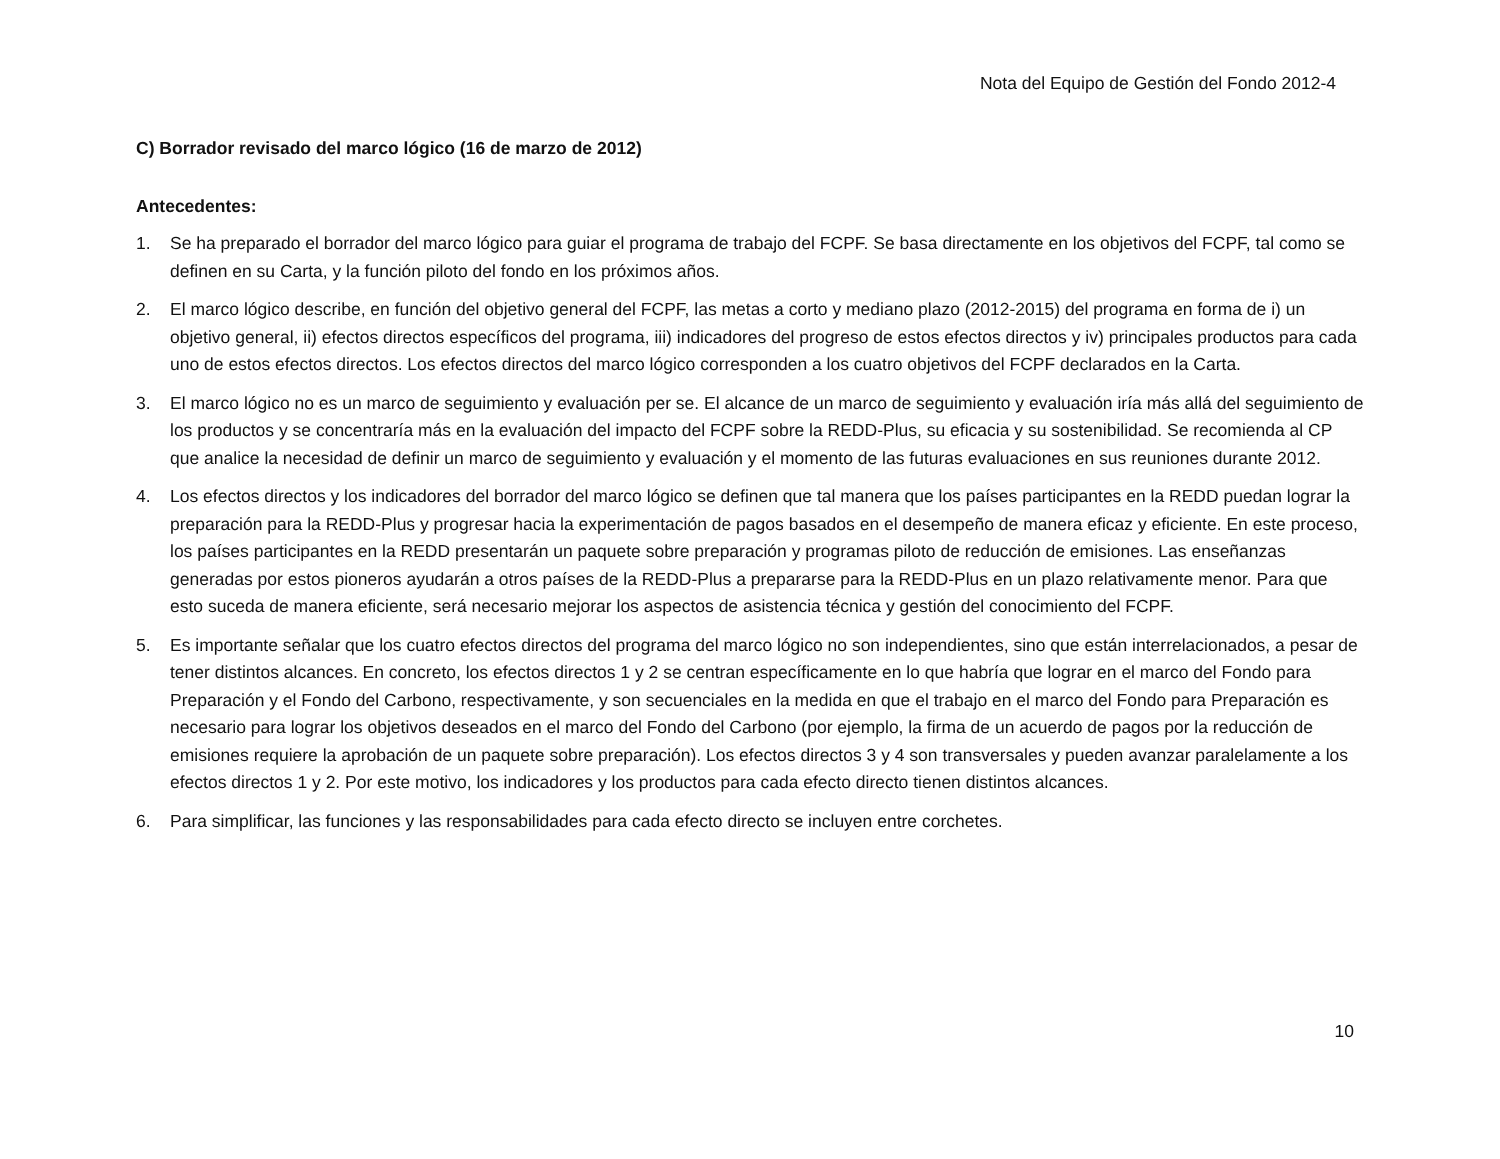Nota del Equipo de Gestión del Fondo 2012-4
C) Borrador revisado del marco lógico (16 de marzo de 2012)
Antecedentes:
1. Se ha preparado el borrador del marco lógico para guiar el programa de trabajo del FCPF. Se basa directamente en los objetivos del FCPF, tal como se definen en su Carta, y la función piloto del fondo en los próximos años.
2. El marco lógico describe, en función del objetivo general del FCPF, las metas a corto y mediano plazo (2012-2015) del programa en forma de i) un objetivo general, ii) efectos directos específicos del programa, iii) indicadores del progreso de estos efectos directos y iv) principales productos para cada uno de estos efectos directos. Los efectos directos del marco lógico corresponden a los cuatro objetivos del FCPF declarados en la Carta.
3. El marco lógico no es un marco de seguimiento y evaluación per se. El alcance de un marco de seguimiento y evaluación iría más allá del seguimiento de los productos y se concentraría más en la evaluación del impacto del FCPF sobre la REDD-Plus, su eficacia y su sostenibilidad. Se recomienda al CP que analice la necesidad de definir un marco de seguimiento y evaluación y el momento de las futuras evaluaciones en sus reuniones durante 2012.
4. Los efectos directos y los indicadores del borrador del marco lógico se definen que tal manera que los países participantes en la REDD puedan lograr la preparación para la REDD-Plus y progresar hacia la experimentación de pagos basados en el desempeño de manera eficaz y eficiente. En este proceso, los países participantes en la REDD presentarán un paquete sobre preparación y programas piloto de reducción de emisiones. Las enseñanzas generadas por estos pioneros ayudarán a otros países de la REDD-Plus a prepararse para la REDD-Plus en un plazo relativamente menor. Para que esto suceda de manera eficiente, será necesario mejorar los aspectos de asistencia técnica y gestión del conocimiento del FCPF.
5. Es importante señalar que los cuatro efectos directos del programa del marco lógico no son independientes, sino que están interrelacionados, a pesar de tener distintos alcances. En concreto, los efectos directos 1 y 2 se centran específicamente en lo que habría que lograr en el marco del Fondo para Preparación y el Fondo del Carbono, respectivamente, y son secuenciales en la medida en que el trabajo en el marco del Fondo para Preparación es necesario para lograr los objetivos deseados en el marco del Fondo del Carbono (por ejemplo, la firma de un acuerdo de pagos por la reducción de emisiones requiere la aprobación de un paquete sobre preparación). Los efectos directos 3 y 4 son transversales y pueden avanzar paralelamente a los efectos directos 1 y 2. Por este motivo, los indicadores y los productos para cada efecto directo tienen distintos alcances.
6. Para simplificar, las funciones y las responsabilidades para cada efecto directo se incluyen entre corchetes.
10